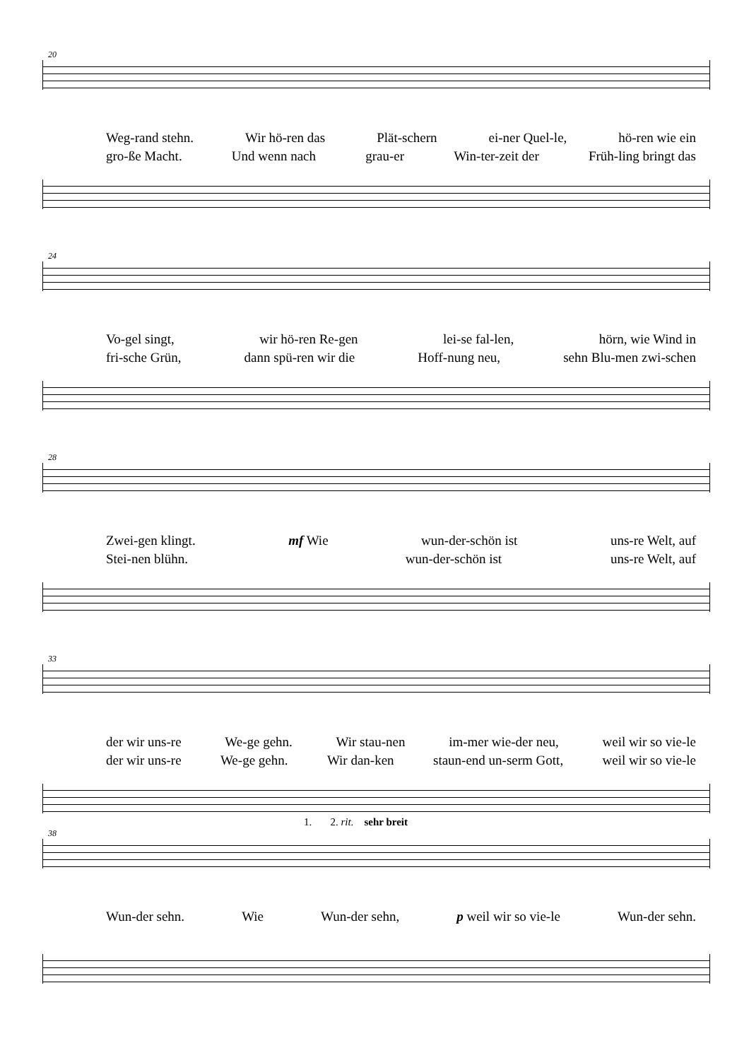20
Weg-rand stehn. Wir hö-ren das Plät-schern ei-ner Quel-le, hö-ren wie ein
gro-ße Macht. Und wenn nach grau-er Win-ter-zeit der Früh-ling bringt das
24
Vo-gel singt, wir hö-ren Re-gen lei-se fal-len, hörn, wie Wind in
fri-sche Grün, dann spü-ren wir die Hoff-nung neu, sehn Blu-men zwi-schen
28
Zwei-gen klingt. mf Wie wun-der-schön ist uns-re Welt, auf
Stei-nen blühn. wun-der-schön ist uns-re Welt, auf
33
der wir uns-re We-ge gehn. Wir stau-nen im-mer wie-der neu, weil wir so vie-le
der wir uns-re We-ge gehn. Wir dan-ken staun-end un-serm Gott, weil wir so vie-le
1. 2. rit. sehr breit
38
Wun-der sehn. Wie Wun-der sehn, p weil wir so vie-le Wun-der sehn.